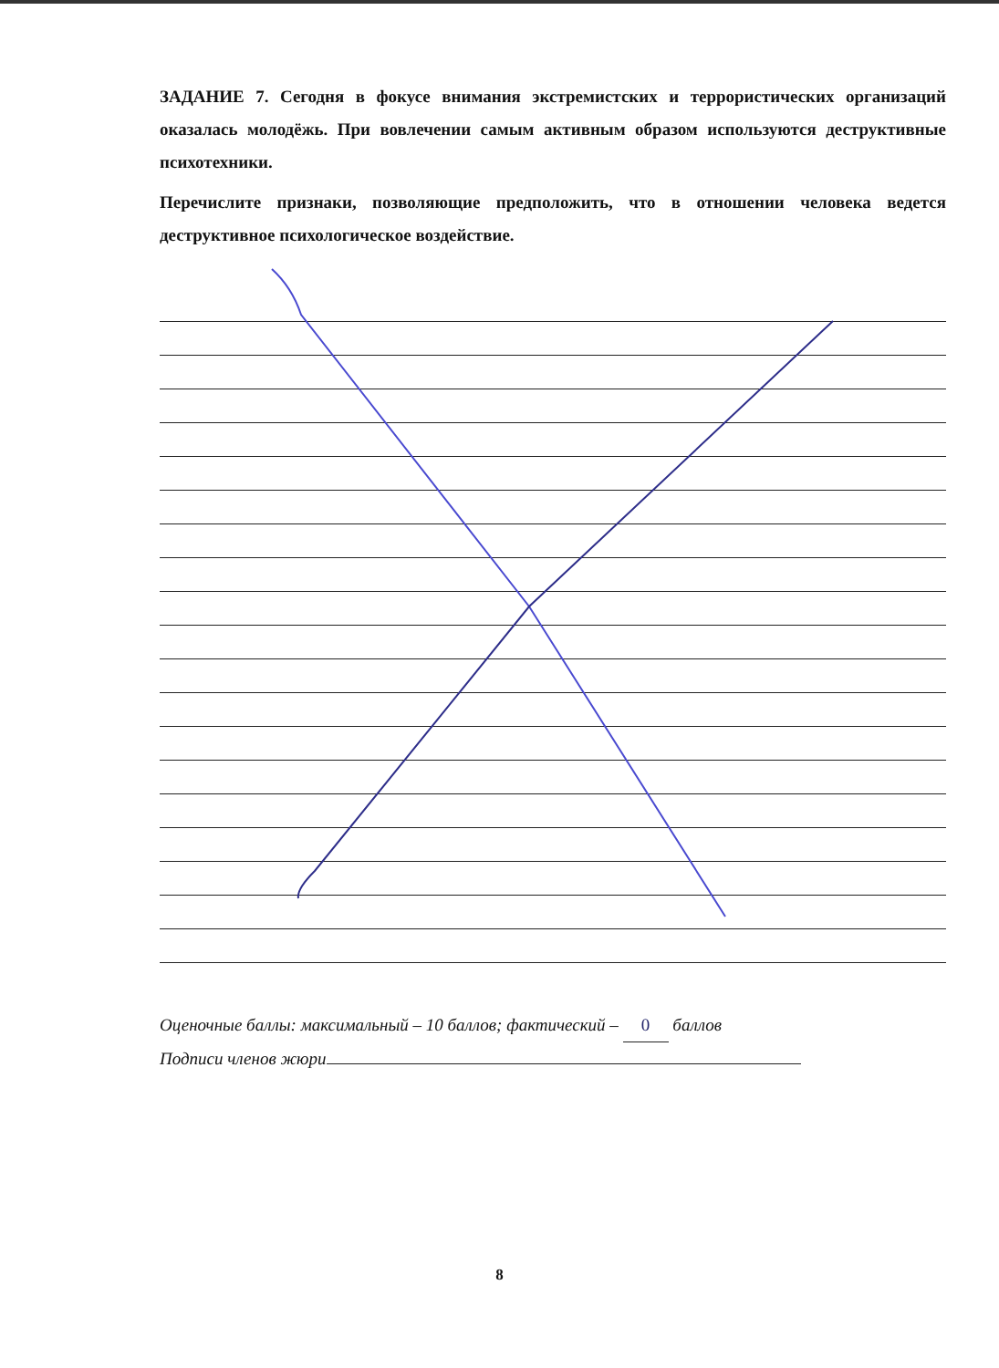ЗАДАНИЕ 7. Сегодня в фокусе внимания экстремистских и террористических организаций оказалась молодёжь. При вовлечении самым активным образом используются деструктивные психотехники.
Перечислите признаки, позволяющие предположить, что в отношении человека ведется деструктивное психологическое воздействие.
Оценочные баллы: максимальный – 10 баллов; фактический – 0 баллов
Подписи членов жюри
8